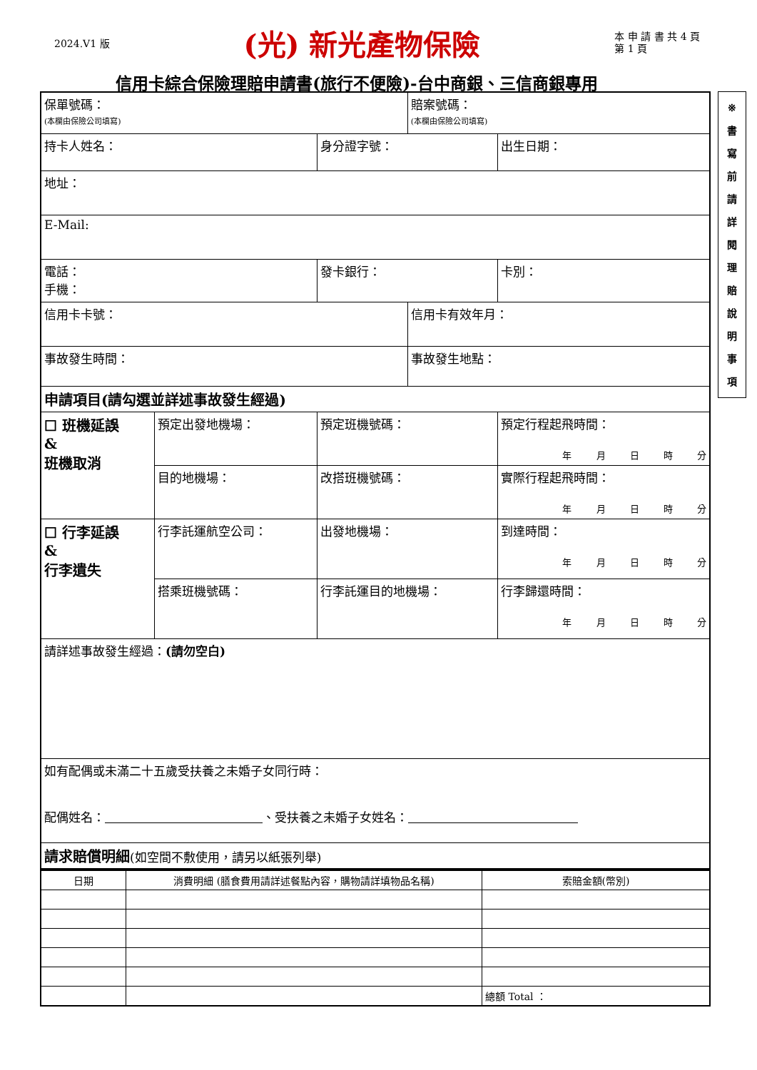2024.V1 版 (光) 新光產物保險 本 申 請 書 共 4 頁
第 1 頁
信用卡綜合保險理賠申請書(旅行不便險)-台中商銀、三信商銀專用
| 保單號碼： (本欄由保險公司填寫) | | | 賠案號碼： (本欄由保險公司填寫) | |
| 持卡人姓名： | | 身分證字號： | | 出生日期： |
| 地址： | | | | |
| E-Mail: | | | | |
| 電話： 手機： | | 發卡銀行： | | 卡別： |
| 信用卡卡號： | | | 信用卡有效年月： | |
| 事故發生時間： | | | 事故發生地點： | |
| 申請項目(請勾選並詳述事故發生經過) | | | | |
| ☐ 班機延誤 & 班機取消 | 預定出發地機場： | 預定班機號碼： | | 預定行程起飛時間： 年 月 日 時 分 |
| | 目的地機場： | 改搭班機號碼： | | 實際行程起飛時間： 年 月 日 時 分 |
| ☐ 行李延誤 & 行李遺失 | 行李託運航空公司： | 出發地機場： | | 到達時間： 年 月 日 時 分 |
| | 搭乘班機號碼： | 行李託運目的地機場： | | 行李歸還時間： 年 月 日 時 分 |
| 請詳述事故發生經過： (請勿空白) | | | | |
| 如有配偶或未滿二十五歲受扶養之未婚子女同行時： 配偶姓名： 、受扶養之未婚子女姓名： | | | | |
| 請求賠償明細 (如空間不敷使用，請另以紙張列舉) | | | | |
| 日期 | 消費明細 (膳食費用請詳述餐點內容，購物請詳填物品名稱) | 索賠金額(幣別) |
| --- | --- | --- |
| | | 總額 Total ： |
※
書
寫
前
請
詳
閱
理
賠
說
明
事
項